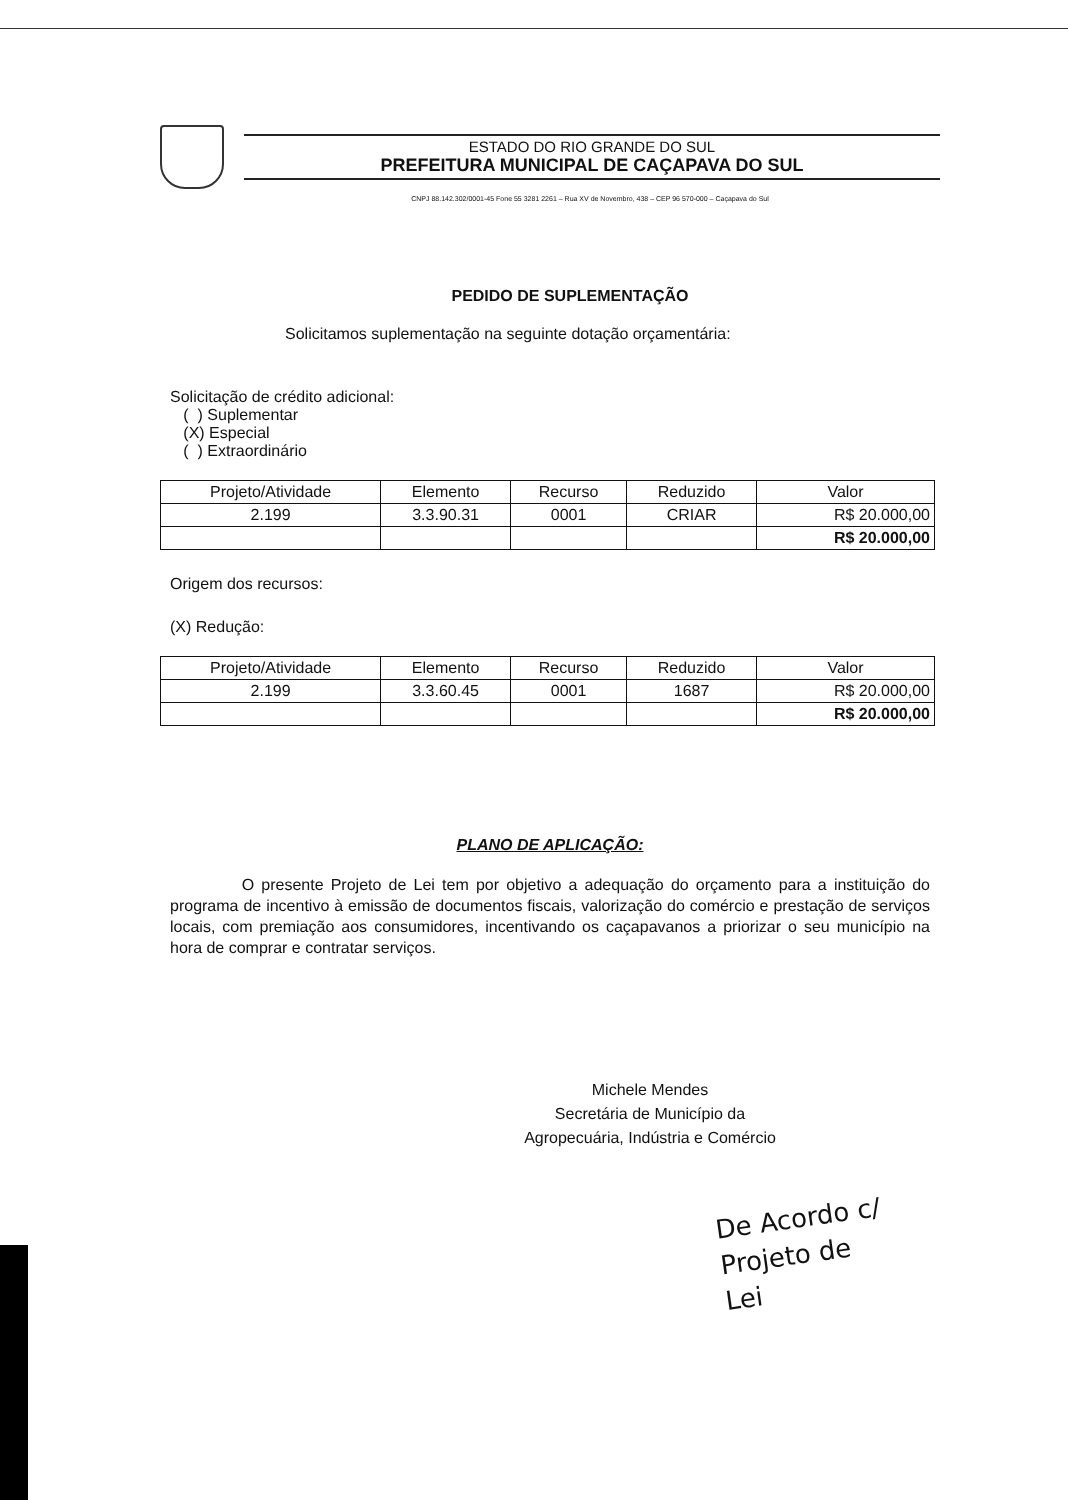ESTADO DO RIO GRANDE DO SUL
PREFEITURA MUNICIPAL DE CAÇAPAVA DO SUL
CNPJ 88.142.302/0001-45 Fone 55 3281 2261 – Rua XV de Novembro, 438 – CEP 96 570-000 – Caçapava do Sul
PEDIDO DE SUPLEMENTAÇÃO
Solicitamos suplementação na seguinte dotação orçamentária:
Solicitação de crédito adicional:
( ) Suplementar
(X) Especial
( ) Extraordinário
| Projeto/Atividade | Elemento | Recurso | Reduzido | Valor |
| --- | --- | --- | --- | --- |
| 2.199 | 3.3.90.31 | 0001 | CRIAR | R$ 20.000,00 |
| | | | | R$ 20.000,00 |
Origem dos recursos:
(X) Redução:
| Projeto/Atividade | Elemento | Recurso | Reduzido | Valor |
| --- | --- | --- | --- | --- |
| 2.199 | 3.3.60.45 | 0001 | 1687 | R$ 20.000,00 |
| | | | | R$ 20.000,00 |
PLANO DE APLICAÇÃO:
O presente Projeto de Lei tem por objetivo a adequação do orçamento para a instituição do programa de incentivo à emissão de documentos fiscais, valorização do comércio e prestação de serviços locais, com premiação aos consumidores, incentivando os caçapavanos a priorizar o seu município na hora de comprar e contratar serviços.
Michele Mendes
Secretária de Município da
Agropecuária, Indústria e Comércio
De Acordo c/
Projeto de
Lei